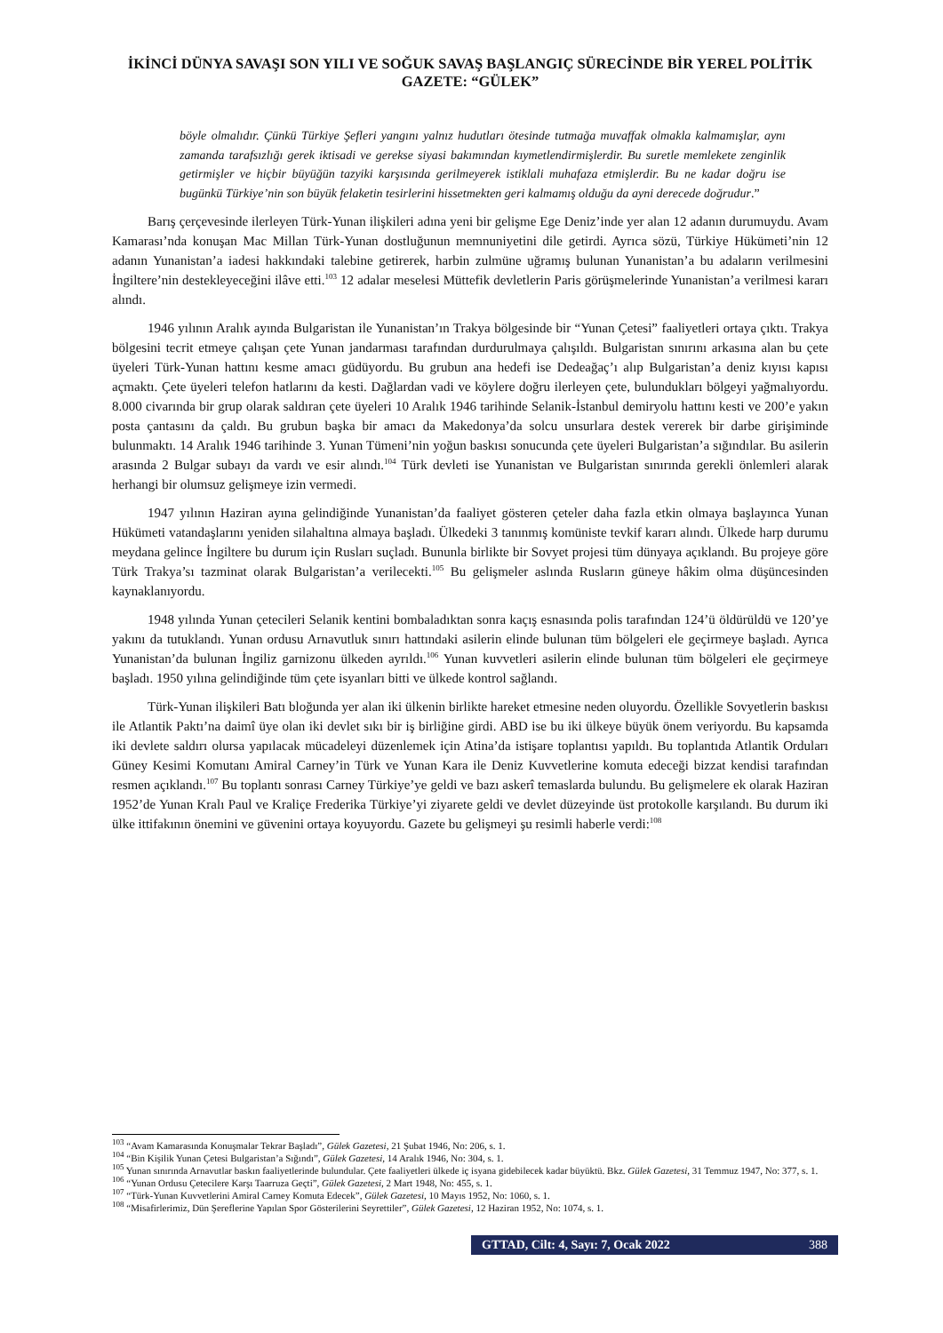İKİNCİ DÜNYA SAVAŞI SON YILI VE SOĞUK SAVAŞ BAŞLANGIÇ SÜRECİNDE BİR YEREL POLİTİK GAZETE: “GÜLEK”
böyle olmalıdır. Çünkü Türkiye Şefleri yangını yalnız hudutları ötesinde tutmağa muvaffak olmakla kalmamışlar, aynı zamanda tarafsızlığı gerek iktisadi ve gerekse siyasi bakımından kıymetlendirmişlerdir. Bu suretle memlekete zenginlik getirmişler ve hiçbir büyüğün tazyiki karşısında gerilmeyerek istiklali muhafaza etmişlerdir. Bu ne kadar doğru ise bugünkü Türkiye’nin son büyük felaketin tesirlerini hissetmekten geri kalmamış olduğu da ayni derecede doğrudur.”
Barış çerçevesinde ilerleyen Türk-Yunan ilişkileri adına yeni bir gelişme Ege Deniz’inde yer alan 12 adanın durumuydu. Avam Kamarası’nda konuşan Mac Millan Türk-Yunan dostluğunun memnuniyetini dile getirdi. Ayrıca sözü, Türkiye Hükümeti’nin 12 adanın Yunanistan’a iadesi hakkındaki talebine getirerek, harbin zulmüne uğramış bulunan Yunanistan’a bu adaların verilmesini İngiltere’nin destekleyeceğini ilâve etti.<sup>103</sup> 12 adalar meselesi Müttefik devletlerin Paris görüşmelerinde Yunanistan’a verilmesi kararı alındı.
1946 yılının Aralık ayında Bulgaristan ile Yunanistan’ın Trakya bölgesinde bir “Yunan Çetesi” faaliyetleri ortaya çıktı. Trakya bölgesini tecrit etmeye çalışan çete Yunan jandarması tarafından durdurulmaya çalışıldı. Bulgaristan sınırını arkasına alan bu çete üyeleri Türk-Yunan hattını kesme amacı güdüyordu. Bu grubun ana hedefi ise Dedeağaç’ı alıp Bulgaristan’a deniz kıyısı kapısı açmaktı. Çete üyeleri telefon hatlarını da kesti. Dağlardan vadi ve köylere doğru ilerleyen çete, bulundukları bölgeyi yağmalıyordu. 8.000 civarında bir grup olarak saldıran çete üyeleri 10 Aralık 1946 tarihinde Selanik-İstanbul demiryolu hattını kesti ve 200’e yakın posta çantasını da çaldı. Bu grubun başka bir amacı da Makedonya’da solcu unsurlara destek vererek bir darbe girişiminde bulunmaktı. 14 Aralık 1946 tarihinde 3. Yunan Tümeni’nin yoğun baskısı sonucunda çete üyeleri Bulgaristan’a sığındılar. Bu asilerin arasında 2 Bulgar subayı da vardı ve esir alındı.<sup>104</sup> Türk devleti ise Yunanistan ve Bulgaristan sınırında gerekli önlemleri alarak herhangi bir olumsuz gelişmeye izin vermedi.
1947 yılının Haziran ayına gelindiğinde Yunanistan’da faaliyet gösteren çeteler daha fazla etkin olmaya başlayınca Yunan Hükümeti vatandaşlarını yeniden silahaltına almaya başladı. Ülkedeki 3 tanınmış komüniste tevkif kararı alındı. Ülkede harp durumu meydana gelince İngiltere bu durum için Rusları suçladı. Bununla birlikte bir Sovyet projesi tüm dünyaya açıklandı. Bu projeye göre Türk Trakya’sı tazminat olarak Bulgaristan’a verilecekti.<sup>105</sup> Bu gelişmeler aslında Rusların güneye hâkim olma düşüncesinden kaynaklanıyordu.
1948 yılında Yunan çetecileri Selanik kentini bombaladıktan sonra kaçış esnasında polis tarafından 124’ü öldürüldü ve 120’ye yakını da tutuklandı. Yunan ordusu Arnavutluk sınırı hattındaki asilerin elinde bulunan tüm bölgeleri ele geçirmeye başladı. Ayrıca Yunanistan’da bulunan İngiliz garnizonu ülkeden ayrıldı.<sup>106</sup> Yunan kuvvetleri asilerin elinde bulunan tüm bölgeleri ele geçirmeye başladı. 1950 yılına gelindiğinde tüm çete isyanları bitti ve ülkede kontrol sağlandı.
Türk-Yunan ilişkileri Batı bloğunda yer alan iki ülkenin birlikte hareket etmesine neden oluyordu. Özellikle Sovyetlerin baskısı ile Atlantik Paktı’na daimî üye olan iki devlet sıkı bir iş birliğine girdi. ABD ise bu iki ülkeye büyük önem veriyordu. Bu kapsamda iki devlete saldırı olursa yapılacak mücadeleyi düzenlemek için Atina’da istişare toplantısı yapıldı. Bu toplantıda Atlantik Orduları Güney Kesimi Komutanı Amiral Carney’in Türk ve Yunan Kara ile Deniz Kuvvetlerine komuta edeceği bizzat kendisi tarafından resmen açıklandı.<sup>107</sup> Bu toplantı sonrası Carney Türkiye’ye geldi ve bazı askerî temaslarda bulundu. Bu gelişmelere ek olarak Haziran 1952’de Yunan Kralı Paul ve Kraliçe Frederika Türkiye’yi ziyarete geldi ve devlet düzeyinde üst protokolle karşılandı. Bu durum iki ülke ittifakının önemini ve güvenini ortaya koyuyordu. Gazete bu gelişmeyi şu resimli haberle verdi:<sup>108</sup>
<sup>103</sup> “Avam Kamarasında Konuşmalar Tekrar Başladı”, Gülek Gazetesi, 21 Şubat 1946, No: 206, s. 1.
<sup>104</sup> “Bin Kişilik Yunan Çetesi Bulgaristan’a Sığındı”, Gülek Gazetesi, 14 Aralık 1946, No: 304, s. 1.
<sup>105</sup> Yunan sınırında Arnavutlar baskın faaliyetlerinde bulundular. Çete faaliyetleri ülkede iç isyana gidebilecek kadar büyüktü. Bkz. Gülek Gazetesi, 31 Temmuz 1947, No: 377, s. 1.
<sup>106</sup> “Yunan Ordusu Çetecilere Karşı Taarruza Geçti”, Gülek Gazetesi, 2 Mart 1948, No: 455, s. 1.
<sup>107</sup> “Türk-Yunan Kuvvetlerini Amiral Carney Komuta Edecek”, Gülek Gazetesi, 10 Mayıs 1952, No: 1060, s. 1.
<sup>108</sup> “Misafirlerimiz, Dün Şereflerine Yapılan Spor Gösterilerini Seyrettiler”, Gülek Gazetesi, 12 Haziran 1952, No: 1074, s. 1.
GTTAD, Cilt: 4, Sayı: 7, Ocak 2022 388